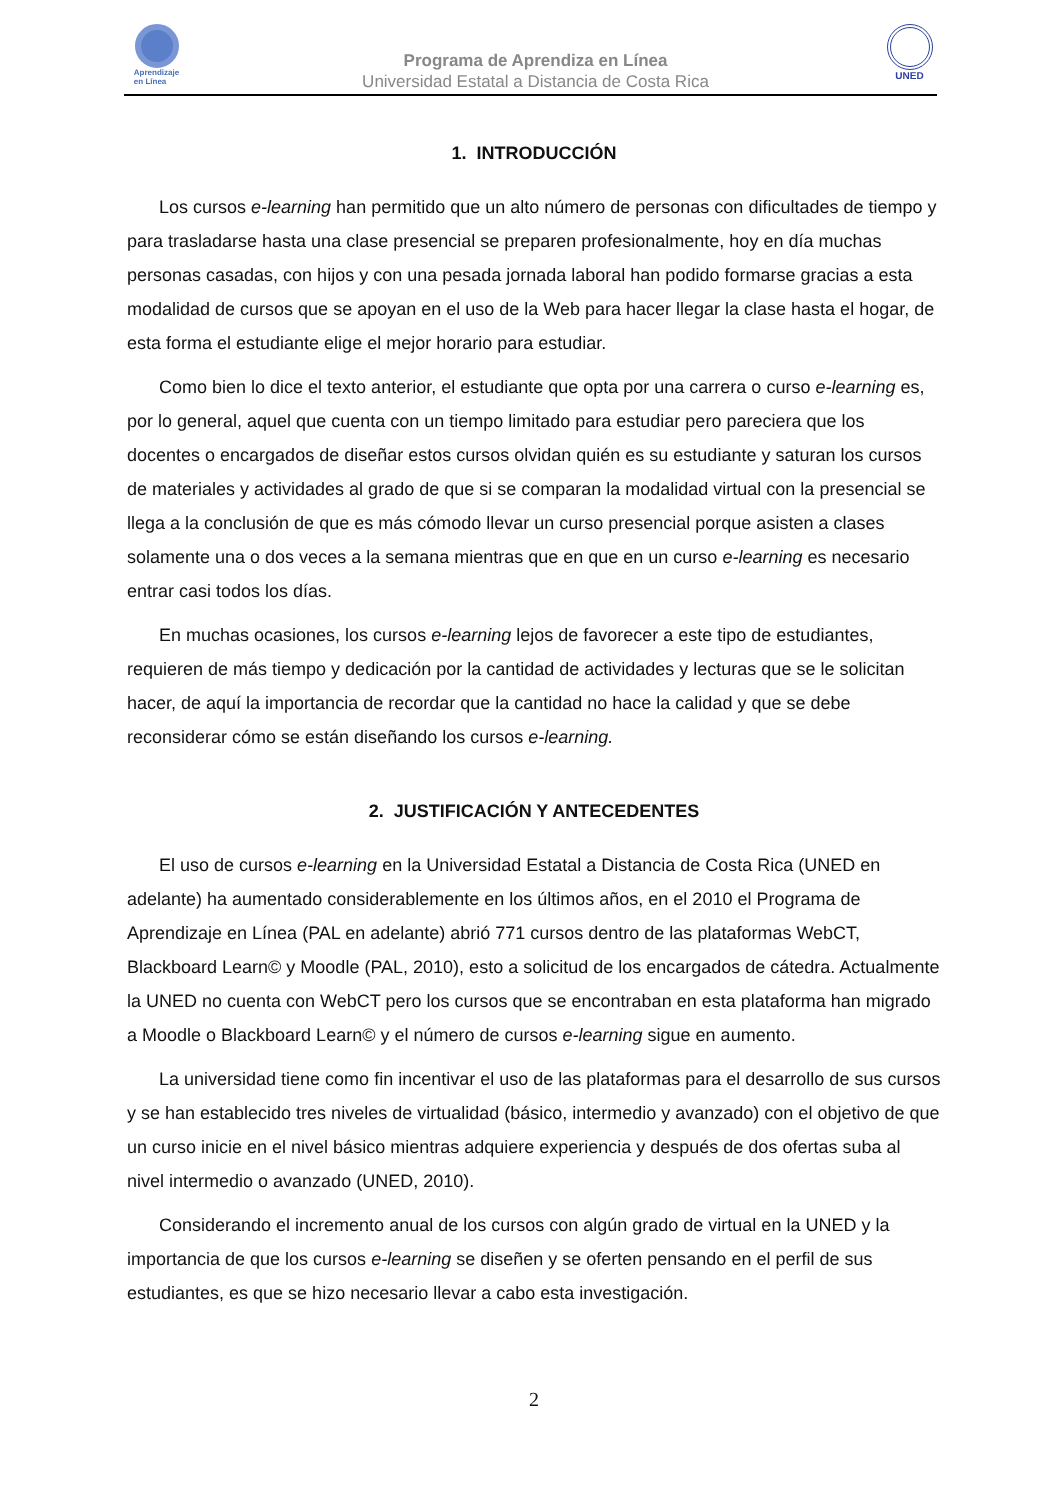Aprendizaje
en Línea
Programa de Aprendiza en Línea
Universidad Estatal a Distancia de Costa Rica
UNED
1. INTRODUCCIÓN
Los cursos e-learning han permitido que un alto número de personas con dificultades de tiempo y para trasladarse hasta una clase presencial se preparen profesionalmente, hoy en día muchas personas casadas, con hijos y con una pesada jornada laboral han podido formarse gracias a esta modalidad de cursos que se apoyan en el uso de la Web para hacer llegar la clase hasta el hogar, de esta forma el estudiante elige el mejor horario para estudiar.
Como bien lo dice el texto anterior, el estudiante que opta por una carrera o curso e-learning es, por lo general, aquel que cuenta con un tiempo limitado para estudiar pero pareciera que los docentes o encargados de diseñar estos cursos olvidan quién es su estudiante y saturan los cursos de materiales y actividades al grado de que si se comparan la modalidad virtual con la presencial se llega a la conclusión de que es más cómodo llevar un curso presencial porque asisten a clases solamente una o dos veces a la semana mientras que en que en un curso e-learning es necesario entrar casi todos los días.
En muchas ocasiones, los cursos e-learning lejos de favorecer a este tipo de estudiantes, requieren de más tiempo y dedicación por la cantidad de actividades y lecturas que se le solicitan hacer, de aquí la importancia de recordar que la cantidad no hace la calidad y que se debe reconsiderar cómo se están diseñando los cursos e-learning.
2. JUSTIFICACIÓN Y ANTECEDENTES
El uso de cursos e-learning en la Universidad Estatal a Distancia de Costa Rica (UNED en adelante) ha aumentado considerablemente en los últimos años, en el 2010 el Programa de Aprendizaje en Línea (PAL en adelante) abrió 771 cursos dentro de las plataformas WebCT, Blackboard Learn© y Moodle (PAL, 2010), esto a solicitud de los encargados de cátedra. Actualmente la UNED no cuenta con WebCT pero los cursos que se encontraban en esta plataforma han migrado a Moodle o Blackboard Learn© y el número de cursos e-learning sigue en aumento.
La universidad tiene como fin incentivar el uso de las plataformas para el desarrollo de sus cursos y se han establecido tres niveles de virtualidad (básico, intermedio y avanzado) con el objetivo de que un curso inicie en el nivel básico mientras adquiere experiencia y después de dos ofertas suba al nivel intermedio o avanzado (UNED, 2010).
Considerando el incremento anual de los cursos con algún grado de virtual en la UNED y la importancia de que los cursos e-learning se diseñen y se oferten pensando en el perfil de sus estudiantes, es que se hizo necesario llevar a cabo esta investigación.
2